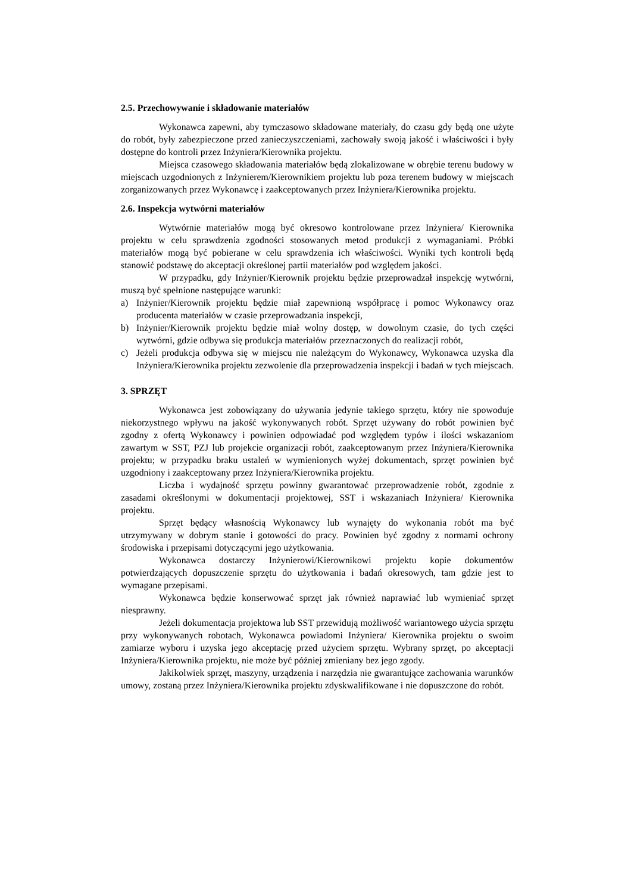2.5. Przechowywanie i składowanie materiałów
Wykonawca zapewni, aby tymczasowo składowane materiały, do czasu gdy będą one użyte do robót, były zabezpieczone przed zanieczyszczeniami, zachowały swoją jakość i właściwości i były dostępne do kontroli przez Inżyniera/Kierownika projektu.
Miejsca czasowego składowania materiałów będą zlokalizowane w obrębie terenu budowy w miejscach uzgodnionych z Inżynierem/Kierownikiem projektu lub poza terenem budowy w miejscach zorganizowanych przez Wykonawcę i zaakceptowanych przez Inżyniera/Kierownika projektu.
2.6. Inspekcja wytwórni materiałów
Wytwórnie materiałów mogą być okresowo kontrolowane przez Inżyniera/ Kierownika projektu w celu sprawdzenia zgodności stosowanych metod produkcji z wymaganiami. Próbki materiałów mogą być pobierane w celu sprawdzenia ich właściwości. Wyniki tych kontroli będą stanowić podstawę do akceptacji określonej partii materiałów pod względem jakości.
W przypadku, gdy Inżynier/Kierownik projektu będzie przeprowadzał inspekcję wytwórni, muszą być spełnione następujące warunki:
a) Inżynier/Kierownik projektu będzie miał zapewnioną współpracę i pomoc Wykonawcy oraz producenta materiałów w czasie przeprowadzania inspekcji,
b) Inżynier/Kierownik projektu będzie miał wolny dostęp, w dowolnym czasie, do tych części wytwórni, gdzie odbywa się produkcja materiałów przeznaczonych do realizacji robót,
c) Jeżeli produkcja odbywa się w miejscu nie należącym do Wykonawcy, Wykonawca uzyska dla Inżyniera/Kierownika projektu zezwolenie dla przeprowadzenia inspekcji i badań w tych miejscach.
3. SPRZĘT
Wykonawca jest zobowiązany do używania jedynie takiego sprzętu, który nie spowoduje niekorzystnego wpływu na jakość wykonywanych robót. Sprzęt używany do robót powinien być zgodny z ofertą Wykonawcy i powinien odpowiadać pod względem typów i ilości wskazaniom zawartym w SST, PZJ lub projekcie organizacji robót, zaakceptowanym przez Inżyniera/Kierownika projektu; w przypadku braku ustaleń w wymienionych wyżej dokumentach, sprzęt powinien być uzgodniony i zaakceptowany przez Inżyniera/Kierownika projektu.
Liczba i wydajność sprzętu powinny gwarantować przeprowadzenie robót, zgodnie z zasadami określonymi w dokumentacji projektowej, SST i wskazaniach Inżyniera/ Kierownika projektu.
Sprzęt będący własnością Wykonawcy lub wynajęty do wykonania robót ma być utrzymywany w dobrym stanie i gotowości do pracy. Powinien być zgodny z normami ochrony środowiska i przepisami dotyczącymi jego użytkowania.
Wykonawca dostarczy Inżynierowi/Kierownikowi projektu kopie dokumentów potwierdzających dopuszczenie sprzętu do użytkowania i badań okresowych, tam gdzie jest to wymagane przepisami.
Wykonawca będzie konserwować sprzęt jak również naprawiać lub wymieniać sprzęt niesprawny.
Jeżeli dokumentacja projektowa lub SST przewidują możliwość wariantowego użycia sprzętu przy wykonywanych robotach, Wykonawca powiadomi Inżyniera/ Kierownika projektu o swoim zamiarze wyboru i uzyska jego akceptację przed użyciem sprzętu. Wybrany sprzęt, po akceptacji Inżyniera/Kierownika projektu, nie może być później zmieniany bez jego zgody.
Jakikolwiek sprzęt, maszyny, urządzenia i narzędzia nie gwarantujące zachowania warunków umowy, zostaną przez Inżyniera/Kierownika projektu zdyskwalifikowane i nie dopuszczone do robót.